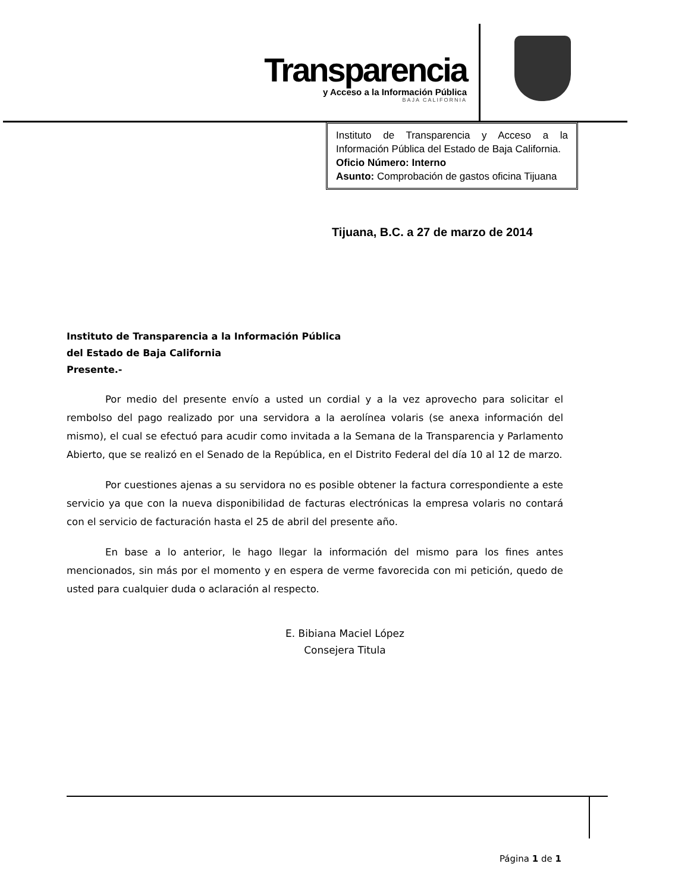Transparencia
y Acceso a la Información Pública
BAJA CALIFORNIA
Instituto de Transparencia y Acceso a la Información Pública del Estado de Baja California.
Oficio Número: Interno
Asunto: Comprobación de gastos oficina Tijuana
Tijuana, B.C. a 27 de marzo de 2014
Instituto de Transparencia a la Información Pública
del Estado de Baja California
Presente.-
Por medio del presente envío a usted un cordial y a la vez aprovecho para solicitar el rembolso del pago realizado por una servidora a la aerolínea volaris (se anexa información del mismo), el cual se efectuó para acudir como invitada a la Semana de la Transparencia y Parlamento Abierto, que se realizó en el Senado de la República, en el Distrito Federal del día 10 al 12 de marzo.
Por cuestiones ajenas a su servidora no es posible obtener la factura correspondiente a este servicio ya que con la nueva disponibilidad de facturas electrónicas la empresa volaris no contará con el servicio de facturación hasta el 25 de abril del presente año.
En base a lo anterior, le hago llegar la información del mismo para los fines antes mencionados, sin más por el momento y en espera de verme favorecida con mi petición, quedo de usted para cualquier duda o aclaración al respecto.
E. Bibiana Maciel López
Consejera Titula
Página 1 de 1